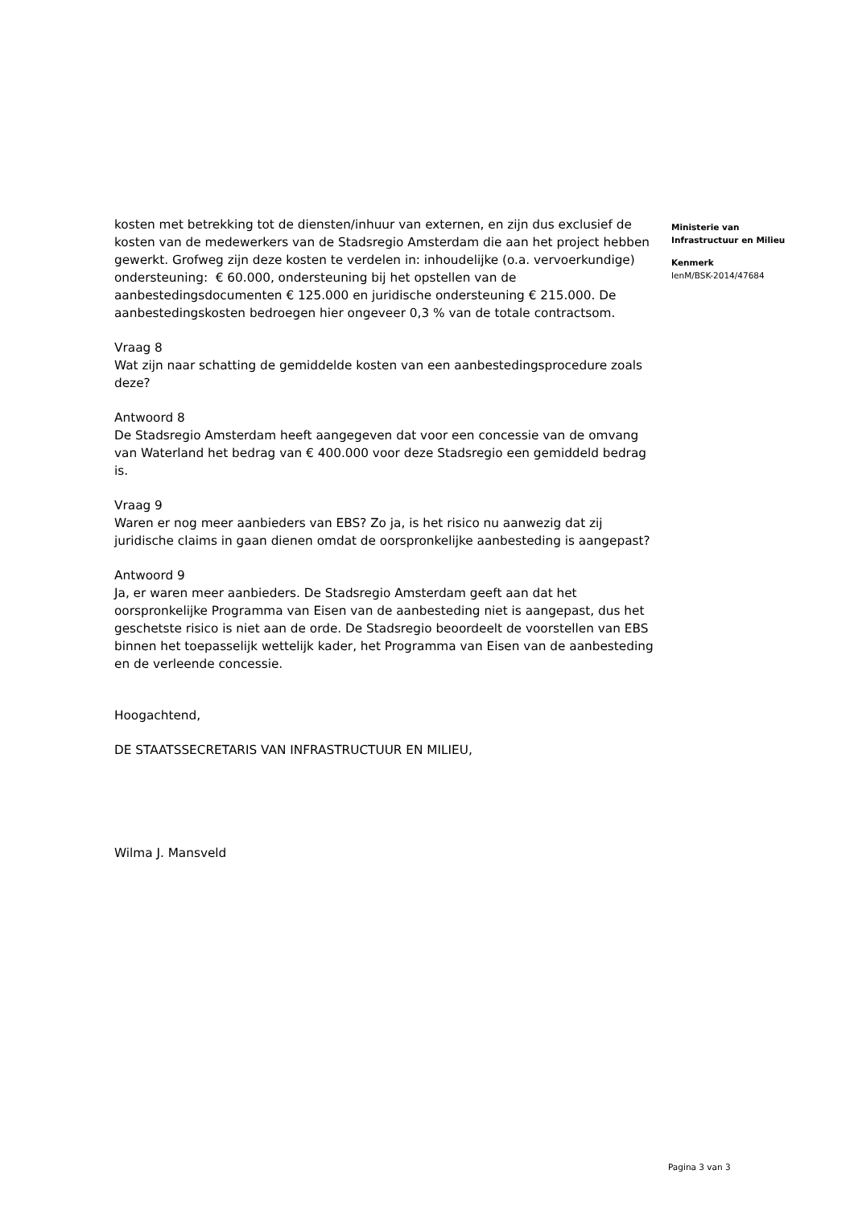kosten met betrekking tot de diensten/inhuur van externen, en zijn dus exclusief de kosten van de medewerkers van de Stadsregio Amsterdam die aan het project hebben gewerkt. Grofweg zijn deze kosten te verdelen in: inhoudelijke (o.a. vervoerkundige) ondersteuning: € 60.000, ondersteuning bij het opstellen van de aanbestedingsdocumenten € 125.000 en juridische ondersteuning € 215.000. De aanbestedingskosten bedroegen hier ongeveer 0,3 % van de totale contractsom.
Vraag 8
Wat zijn naar schatting de gemiddelde kosten van een aanbestedingsprocedure zoals deze?
Antwoord 8
De Stadsregio Amsterdam heeft aangegeven dat voor een concessie van de omvang van Waterland het bedrag van € 400.000 voor deze Stadsregio een gemiddeld bedrag is.
Vraag 9
Waren er nog meer aanbieders van EBS? Zo ja, is het risico nu aanwezig dat zij juridische claims in gaan dienen omdat de oorspronkelijke aanbesteding is aangepast?
Antwoord 9
Ja, er waren meer aanbieders. De Stadsregio Amsterdam geeft aan dat het oorspronkelijke Programma van Eisen van de aanbesteding niet is aangepast, dus het geschetste risico is niet aan de orde. De Stadsregio beoordeelt de voorstellen van EBS binnen het toepasselijk wettelijk kader, het Programma van Eisen van de aanbesteding en de verleende concessie.
Hoogachtend,
DE STAATSSECRETARIS VAN INFRASTRUCTUUR EN MILIEU,
Wilma J. Mansveld
Ministerie van
Infrastructuur en Milieu
Kenmerk
IenM/BSK-2014/47684
Pagina 3 van 3